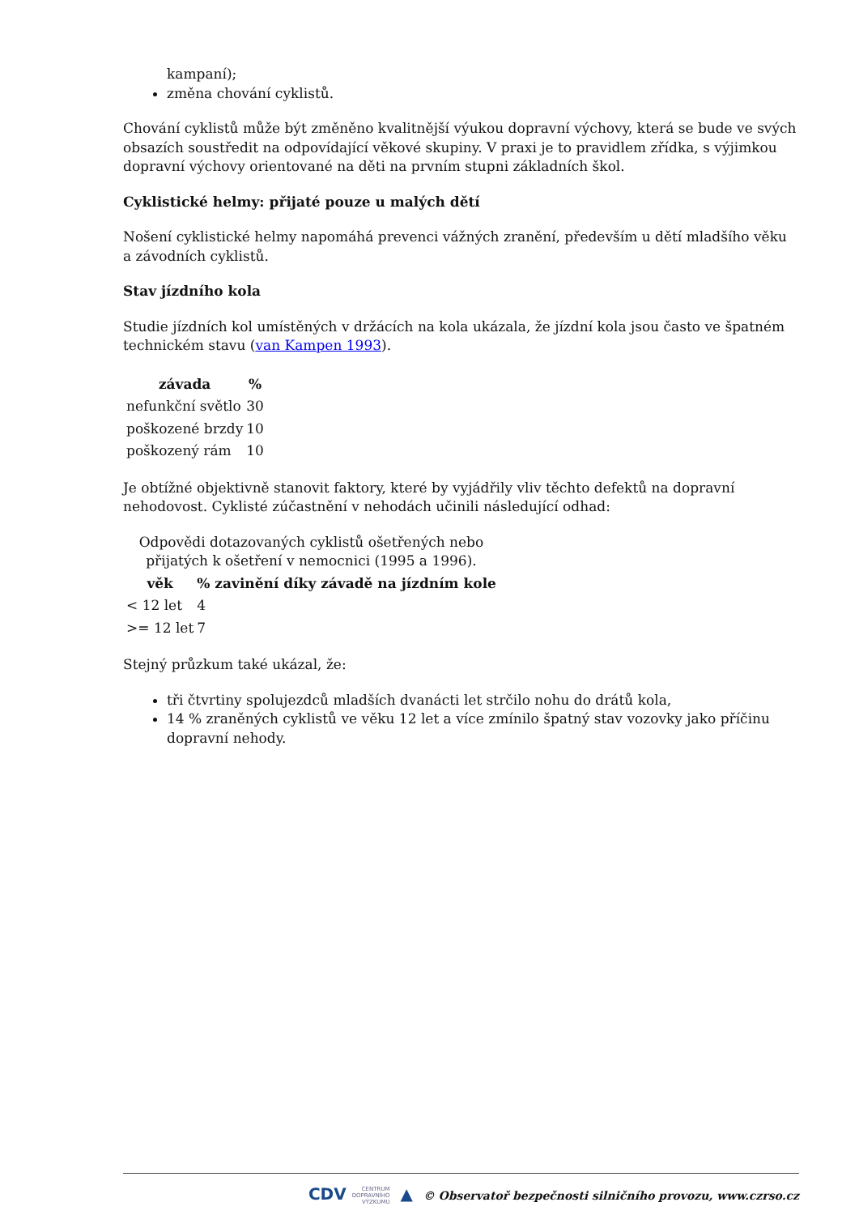kampaní);
změna chování cyklistů.
Chování cyklistů může být změněno kvalitnější výukou dopravní výchovy, která se bude ve svých obsazích soustředit na odpovídající věkové skupiny. V praxi je to pravidlem zřídka, s výjimkou dopravní výchovy orientované na děti na prvním stupni základních škol.
Cyklistické helmy: přijaté pouze u malých dětí
Nošení cyklistické helmy napomáhá prevenci vážných zranění, především u dětí mladšího věku a závodních cyklistů.
Stav jízdního kola
Studie jízdních kol umístěných v držácích na kola ukázala, že jízdní kola jsou často ve špatném technickém stavu (van Kampen 1993).
| závada | % |
| --- | --- |
| nefunkční světlo | 30 |
| poškozené brzdy | 10 |
| poškozený rám | 10 |
Je obtížné objektivně stanovit faktory, které by vyjádřily vliv těchto defektů na dopravní nehodovost. Cyklisté zúčastnění v nehodách učinili následující odhad:
Odpovědi dotazovaných cyklistů ošetřených nebo přijatých k ošetření v nemocnici (1995 a 1996).
| věk | % zavinění díky závadě na jízdním kole |
| --- | --- |
| < 12 let | 4 |
| >= 12 let | 7 |
Stejný průzkum také ukázal, že:
tři čtvrtiny spolujezdců mladších dvanácti let strčilo nohu do drátů kola,
14 % zraněných cyklistů ve věku 12 let a více zmínilo špatný stav vozovky jako příčinu dopravní nehody.
CDV CENTRUM
DOPRAVNÍHO
VÝZKUMU ▲ © Observatoř bezpečnosti silničního provozu, www.czrso.cz